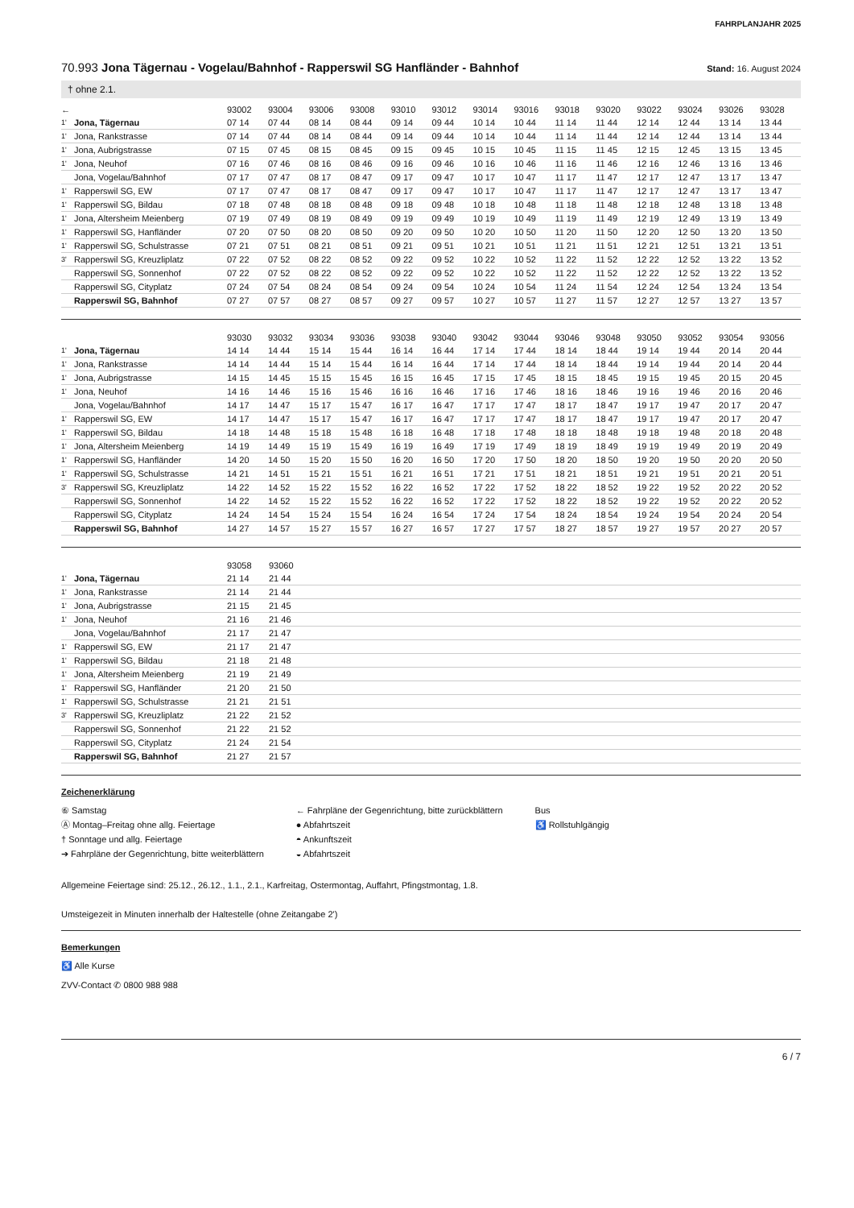FAHRPLANJAHR 2025
70.993 Jona Tägernau - Vogelau/Bahnhof - Rapperswil SG Hanfländer - Bahnhof
Stand: 16. August 2024
† ohne 2.1.
| ← | | 93002 | 93004 | 93006 | 93008 | 93010 | 93012 | 93014 | 93016 | 93018 | 93020 | 93022 | 93024 | 93026 | 93028 |
| --- | --- | --- | --- | --- | --- | --- | --- | --- | --- | --- | --- | --- | --- | --- | --- |
| 1' | Jona, Tägernau | 07 14 | 07 44 | 08 14 | 08 44 | 09 14 | 09 44 | 10 14 | 10 44 | 11 14 | 11 44 | 12 14 | 12 44 | 13 14 | 13 44 |
| 1' | Jona, Rankstrasse | 07 14 | 07 44 | 08 14 | 08 44 | 09 14 | 09 44 | 10 14 | 10 44 | 11 14 | 11 44 | 12 14 | 12 44 | 13 14 | 13 44 |
| 1' | Jona, Aubrigstrasse | 07 15 | 07 45 | 08 15 | 08 45 | 09 15 | 09 45 | 10 15 | 10 45 | 11 15 | 11 45 | 12 15 | 12 45 | 13 15 | 13 45 |
| 1' | Jona, Neuhof | 07 16 | 07 46 | 08 16 | 08 46 | 09 16 | 09 46 | 10 16 | 10 46 | 11 16 | 11 46 | 12 16 | 12 46 | 13 16 | 13 46 |
| | Jona, Vogelau/Bahnhof | 07 17 | 07 47 | 08 17 | 08 47 | 09 17 | 09 47 | 10 17 | 10 47 | 11 17 | 11 47 | 12 17 | 12 47 | 13 17 | 13 47 |
| 1' | Rapperswil SG, EW | 07 17 | 07 47 | 08 17 | 08 47 | 09 17 | 09 47 | 10 17 | 10 47 | 11 17 | 11 47 | 12 17 | 12 47 | 13 17 | 13 47 |
| 1' | Rapperswil SG, Bildau | 07 18 | 07 48 | 08 18 | 08 48 | 09 18 | 09 48 | 10 18 | 10 48 | 11 18 | 11 48 | 12 18 | 12 48 | 13 18 | 13 48 |
| 1' | Jona, Altersheim Meienberg | 07 19 | 07 49 | 08 19 | 08 49 | 09 19 | 09 49 | 10 19 | 10 49 | 11 19 | 11 49 | 12 19 | 12 49 | 13 19 | 13 49 |
| 1' | Rapperswil SG, Hanfländer | 07 20 | 07 50 | 08 20 | 08 50 | 09 20 | 09 50 | 10 20 | 10 50 | 11 20 | 11 50 | 12 20 | 12 50 | 13 20 | 13 50 |
| 1' | Rapperswil SG, Schulstrasse | 07 21 | 07 51 | 08 21 | 08 51 | 09 21 | 09 51 | 10 21 | 10 51 | 11 21 | 11 51 | 12 21 | 12 51 | 13 21 | 13 51 |
| 3' | Rapperswil SG, Kreuzliplatz | 07 22 | 07 52 | 08 22 | 08 52 | 09 22 | 09 52 | 10 22 | 10 52 | 11 22 | 11 52 | 12 22 | 12 52 | 13 22 | 13 52 |
| | Rapperswil SG, Sonnenhof | 07 22 | 07 52 | 08 22 | 08 52 | 09 22 | 09 52 | 10 22 | 10 52 | 11 22 | 11 52 | 12 22 | 12 52 | 13 22 | 13 52 |
| | Rapperswil SG, Cityplatz | 07 24 | 07 54 | 08 24 | 08 54 | 09 24 | 09 54 | 10 24 | 10 54 | 11 24 | 11 54 | 12 24 | 12 54 | 13 24 | 13 54 |
| | Rapperswil SG, Bahnhof | 07 27 | 07 57 | 08 27 | 08 57 | 09 27 | 09 57 | 10 27 | 10 57 | 11 27 | 11 57 | 12 27 | 12 57 | 13 27 | 13 57 |
| | | 93030 | 93032 | 93034 | 93036 | 93038 | 93040 | 93042 | 93044 | 93046 | 93048 | 93050 | 93052 | 93054 | 93056 |
| --- | --- | --- | --- | --- | --- | --- | --- | --- | --- | --- | --- | --- | --- | --- | --- |
| 1' | Jona, Tägernau | 14 14 | 14 44 | 15 14 | 15 44 | 16 14 | 16 44 | 17 14 | 17 44 | 18 14 | 18 44 | 19 14 | 19 44 | 20 14 | 20 44 |
| 1' | Jona, Rankstrasse | 14 14 | 14 44 | 15 14 | 15 44 | 16 14 | 16 44 | 17 14 | 17 44 | 18 14 | 18 44 | 19 14 | 19 44 | 20 14 | 20 44 |
| 1' | Jona, Aubrigstrasse | 14 15 | 14 45 | 15 15 | 15 45 | 16 15 | 16 45 | 17 15 | 17 45 | 18 15 | 18 45 | 19 15 | 19 45 | 20 15 | 20 45 |
| 1' | Jona, Neuhof | 14 16 | 14 46 | 15 16 | 15 46 | 16 16 | 16 46 | 17 16 | 17 46 | 18 16 | 18 46 | 19 16 | 19 46 | 20 16 | 20 46 |
| | Jona, Vogelau/Bahnhof | 14 17 | 14 47 | 15 17 | 15 47 | 16 17 | 16 47 | 17 17 | 17 47 | 18 17 | 18 47 | 19 17 | 19 47 | 20 17 | 20 47 |
| 1' | Rapperswil SG, EW | 14 17 | 14 47 | 15 17 | 15 47 | 16 17 | 16 47 | 17 17 | 17 47 | 18 17 | 18 47 | 19 17 | 19 47 | 20 17 | 20 47 |
| 1' | Rapperswil SG, Bildau | 14 18 | 14 48 | 15 18 | 15 48 | 16 18 | 16 48 | 17 18 | 17 48 | 18 18 | 18 48 | 19 18 | 19 48 | 20 18 | 20 48 |
| 1' | Jona, Altersheim Meienberg | 14 19 | 14 49 | 15 19 | 15 49 | 16 19 | 16 49 | 17 19 | 17 49 | 18 19 | 18 49 | 19 19 | 19 49 | 20 19 | 20 49 |
| 1' | Rapperswil SG, Hanfländer | 14 20 | 14 50 | 15 20 | 15 50 | 16 20 | 16 50 | 17 20 | 17 50 | 18 20 | 18 50 | 19 20 | 19 50 | 20 20 | 20 50 |
| 1' | Rapperswil SG, Schulstrasse | 14 21 | 14 51 | 15 21 | 15 51 | 16 21 | 16 51 | 17 21 | 17 51 | 18 21 | 18 51 | 19 21 | 19 51 | 20 21 | 20 51 |
| 3' | Rapperswil SG, Kreuzliplatz | 14 22 | 14 52 | 15 22 | 15 52 | 16 22 | 16 52 | 17 22 | 17 52 | 18 22 | 18 52 | 19 22 | 19 52 | 20 22 | 20 52 |
| | Rapperswil SG, Sonnenhof | 14 22 | 14 52 | 15 22 | 15 52 | 16 22 | 16 52 | 17 22 | 17 52 | 18 22 | 18 52 | 19 22 | 19 52 | 20 22 | 20 52 |
| | Rapperswil SG, Cityplatz | 14 24 | 14 54 | 15 24 | 15 54 | 16 24 | 16 54 | 17 24 | 17 54 | 18 24 | 18 54 | 19 24 | 19 54 | 20 24 | 20 54 |
| | Rapperswil SG, Bahnhof | 14 27 | 14 57 | 15 27 | 15 57 | 16 27 | 16 57 | 17 27 | 17 57 | 18 27 | 18 57 | 19 27 | 19 57 | 20 27 | 20 57 |
| | | 93058 | 93060 | |
| --- | --- | --- | --- | --- |
| 1' | Jona, Tägernau | 21 14 | 21 44 | |
| 1' | Jona, Rankstrasse | 21 14 | 21 44 | |
| 1' | Jona, Aubrigstrasse | 21 15 | 21 45 | |
| 1' | Jona, Neuhof | 21 16 | 21 46 | |
| | Jona, Vogelau/Bahnhof | 21 17 | 21 47 | |
| 1' | Rapperswil SG, EW | 21 17 | 21 47 | |
| 1' | Rapperswil SG, Bildau | 21 18 | 21 48 | |
| 1' | Jona, Altersheim Meienberg | 21 19 | 21 49 | |
| 1' | Rapperswil SG, Hanfländer | 21 20 | 21 50 | |
| 1' | Rapperswil SG, Schulstrasse | 21 21 | 21 51 | |
| 3' | Rapperswil SG, Kreuzliplatz | 21 22 | 21 52 | |
| | Rapperswil SG, Sonnenhof | 21 22 | 21 52 | |
| | Rapperswil SG, Cityplatz | 21 24 | 21 54 | |
| | Rapperswil SG, Bahnhof | 21 27 | 21 57 | |
Zeichenerklärung
⑥ Samstag
Ⓐ Montag–Freitag ohne allg. Feiertage
† Sonntage und allg. Feiertage
➔ Fahrpläne der Gegenrichtung, bitte weiterblättern
← Fahrpläne der Gegenrichtung, bitte zurückblättern
● Abfahrtszeit
◓ Ankunftszeit
◒ Abfahrtszeit
Bus
♿ Rollstuhlgängig
Allgemeine Feiertage sind: 25.12., 26.12., 1.1., 2.1., Karfreitag, Ostermontag, Auffahrt, Pfingstmontag, 1.8.
Umsteigezeit in Minuten innerhalb der Haltestelle (ohne Zeitangabe 2')
Bemerkungen
♿ Alle Kurse
ZVV-Contact ✆ 0800 988 988
6 / 7